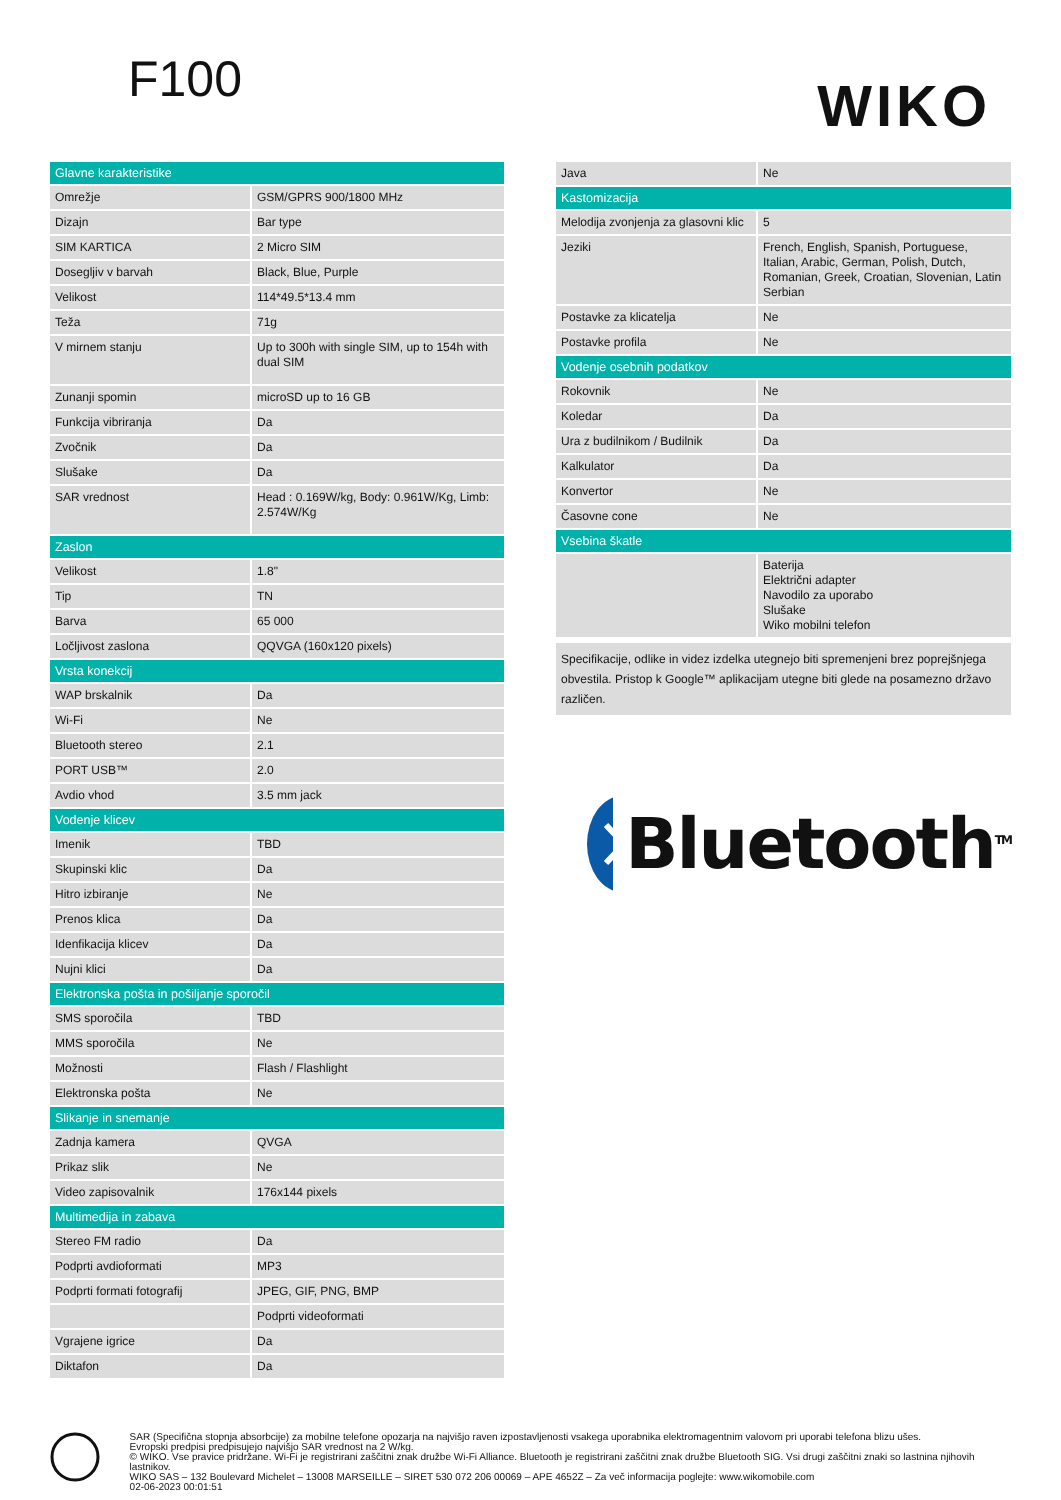F100 WIKO
| Glavne karakteristike | |
| --- | --- |
| Omrežje | GSM/GPRS 900/1800 MHz |
| Dizajn | Bar type |
| SIM KARTICA | 2 Micro SIM |
| Dosegljiv v barvah | Black, Blue, Purple |
| Velikost | 114*49.5*13.4 mm |
| Teža | 71g |
| V mirnem stanju | Up to 300h with single SIM, up to 154h with dual SIM |
| Zunanji spomin | microSD up to 16 GB |
| Funkcija vibriranja | Da |
| Zvočnik | Da |
| Slušake | Da |
| SAR vrednost | Head : 0.169W/kg, Body: 0.961W/Kg, Limb: 2.574W/Kg |
| Zaslon | |
| Velikost | 1.8" |
| Tip | TN |
| Barva | 65 000 |
| Ločljivost zaslona | QQVGA (160x120 pixels) |
| Vrsta konekcij | |
| WAP brskalnik | Da |
| Wi-Fi | Ne |
| Bluetooth stereo | 2.1 |
| PORT USB™ | 2.0 |
| Avdio vhod | 3.5 mm jack |
| Vodenje klicev | |
| Imenik | TBD |
| Skupinski klic | Da |
| Hitro izbiranje | Ne |
| Prenos klica | Da |
| Idenfikacija klicev | Da |
| Nujni klici | Da |
| Elektronska pošta in pošiljanje sporočil | |
| SMS sporočila | TBD |
| MMS sporočila | Ne |
| Možnosti | Flash / Flashlight |
| Elektronska pošta | Ne |
| Slikanje in snemanje | |
| Zadnja kamera | QVGA |
| Prikaz slik | Ne |
| Video zapisovalnik | 176x144 pixels |
| Multimedija in zabava | |
| Stereo FM radio | Da |
| Podprti avdioformati | MP3 |
| Podprti formati fotografij | JPEG, GIF, PNG, BMP |
| | Podprti videoformati |
| Vgrajene igrice | Da |
| Diktafon | Da |
| Java | Ne |
| Kastomizacija | |
| Melodija zvonjenja za glasovni klic | 5 |
| Jeziki | French, English, Spanish, Portuguese, Italian, Arabic, German, Polish, Dutch, Romanian, Greek, Croatian, Slovenian, Latin Serbian |
| Postavke za klicatelja | Ne |
| Postavke profila | Ne |
| Vodenje osebnih podatkov | |
| Rokovnik | Ne |
| Koledar | Da |
| Ura z budilnikom / Budilnik | Da |
| Kalkulator | Da |
| Konvertor | Ne |
| Časovne cone | Ne |
| Vsebina škatle | |
| | Baterija Električni adapter Navodilo za uporabo Slušake Wiko mobilni telefon |
Specifikacije, odlike in videz izdelka utegnejo biti spremenjeni brez poprejšnjega obvestila. Pristop k Google™ aplikacijam utegne biti glede na posamezno državo različen.
Bluetooth<sup>TM</sup>
SAR (Specifična stopnja absorbcije) za mobilne telefone opozarja na najvišjo raven izpostavljenosti vsakega uporabnika elektromagentnim valovom pri uporabi telefona blizu ušes.
Evropski predpisi predpisujejo najvišjo SAR vrednost na 2 W/kg.
© WIKO. Vse pravice pridržane. Wi-Fi je registrirani zaščitni znak družbe Wi-Fi Alliance. Bluetooth je registrirani zaščitni znak družbe Bluetooth SIG. Vsi drugi zaščitni znaki so lastnina njihovih lastnikov.
WIKO SAS – 132 Boulevard Michelet – 13008 MARSEILLE – SIRET 530 072 206 00069 – APE 4652Z – Za več informacija poglejte: www.wikomobile.com
02-06-2023 00:01:51